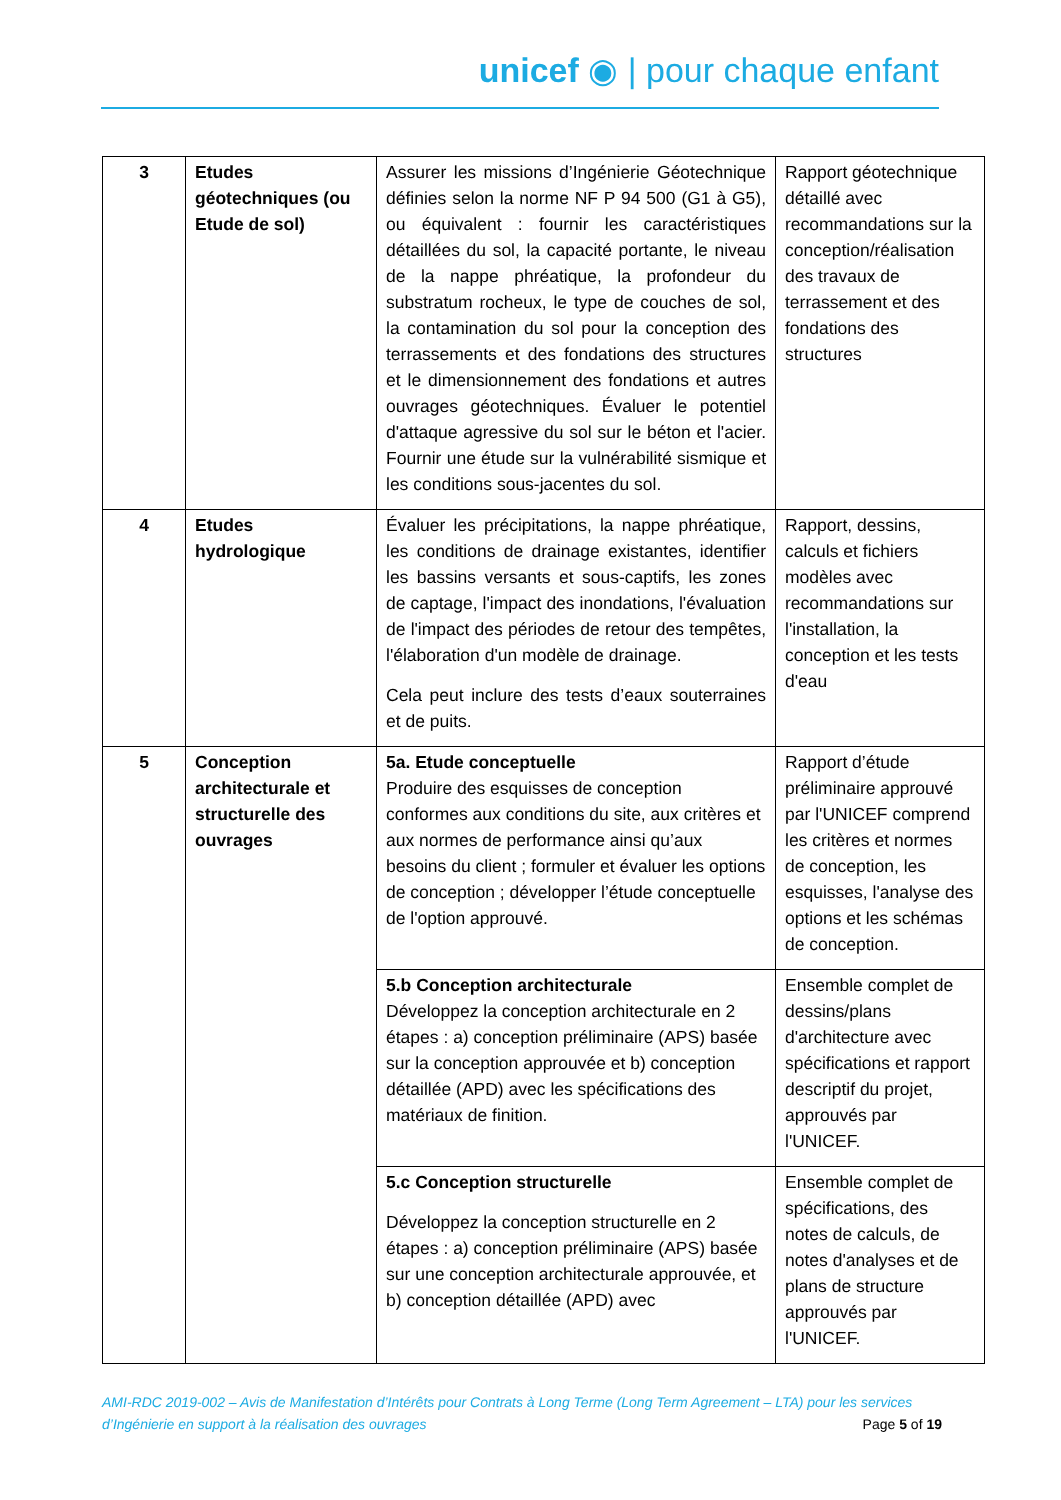unicef ◉ | pour chaque enfant
| 3 | Etudes géotechniques (ou Etude de sol) | Assurer les missions d’Ingénierie Géotechnique définies selon la norme NF P 94 500 (G1 à G5), ou équivalent : fournir les caractéristiques détaillées du sol, la capacité portante, le niveau de la nappe phréatique, la profondeur du substratum rocheux, le type de couches de sol, la contamination du sol pour la conception des terrassements et des fondations des structures et le dimensionnement des fondations et autres ouvrages géotechniques. Évaluer le potentiel d'attaque agressive du sol sur le béton et l'acier. Fournir une étude sur la vulnérabilité sismique et les conditions sous-jacentes du sol. | Rapport géotechnique détaillé avec recommandations sur la conception/réalisation des travaux de terrassement et des fondations des structures |
| 4 | Etudes hydrologique | Évaluer les précipitations, la nappe phréatique, les conditions de drainage existantes, identifier les bassins versants et sous-captifs, les zones de captage, l'impact des inondations, l'évaluation de l'impact des périodes de retour des tempêtes, l'élaboration d'un modèle de drainage. Cela peut inclure des tests d’eaux souterraines et de puits. | Rapport, dessins, calculs et fichiers modèles avec recommandations sur l'installation, la conception et les tests d'eau |
| 5 | Conception architecturale et structurelle des ouvrages | 5a. Etude conceptuelle Produire des esquisses de conception conformes aux conditions du site, aux critères et aux normes de performance ainsi qu’aux besoins du client ; formuler et évaluer les options de conception ; développer l’étude conceptuelle de l'option approuvé. | Rapport d’étude préliminaire approuvé par l'UNICEF comprend les critères et normes de conception, les esquisses, l'analyse des options et les schémas de conception. |
| | | 5.b Conception architecturale Développez la conception architecturale en 2 étapes : a) conception préliminaire (APS) basée sur la conception approuvée et b) conception détaillée (APD) avec les spécifications des matériaux de finition. | Ensemble complet de dessins/plans d'architecture avec spécifications et rapport descriptif du projet, approuvés par l'UNICEF. |
| | | 5.c Conception structurelle Développez la conception structurelle en 2 étapes : a) conception préliminaire (APS) basée sur une conception architecturale approuvée, et b) conception détaillée (APD) avec | Ensemble complet de spécifications, des notes de calculs, de notes d'analyses et de plans de structure approuvés par l'UNICEF. |
AMI-RDC 2019-002 – Avis de Manifestation d’Intérêts pour Contrats à Long Terme (Long Term Agreement – LTA) pour les services
d’Ingénierie en support à la réalisation des ouvrages Page 5 of 19